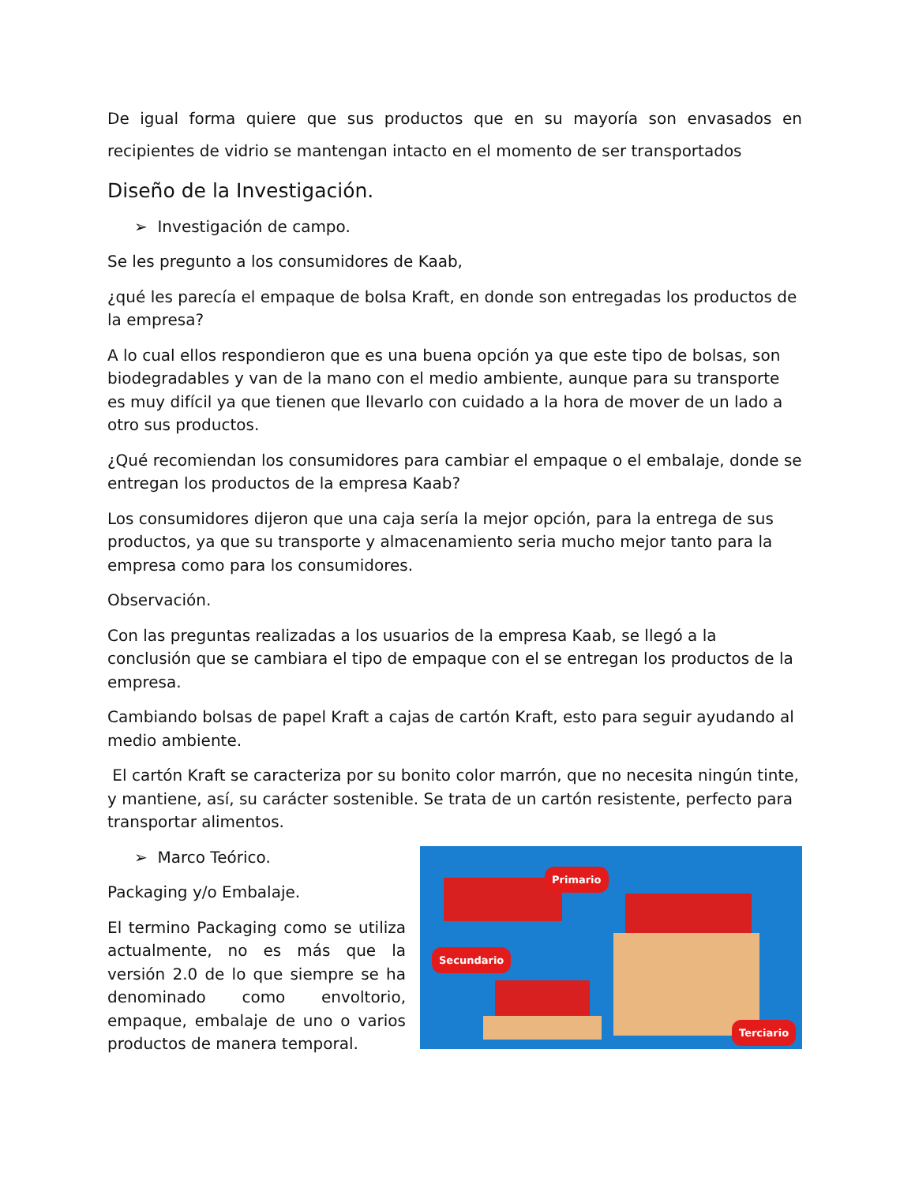De igual forma quiere que sus productos que en su mayoría son envasados en recipientes de vidrio se mantengan intacto en el momento de ser transportados
Diseño de la Investigación.
➢ Investigación de campo.
Se les pregunto a los consumidores de Kaab,
¿qué les parecía el empaque de bolsa Kraft, en donde son entregadas los productos de la empresa?
A lo cual ellos respondieron que es una buena opción ya que este tipo de bolsas, son biodegradables y van de la mano con el medio ambiente, aunque para su transporte es muy difícil ya que tienen que llevarlo con cuidado a la hora de mover de un lado a otro sus productos.
¿Qué recomiendan los consumidores para cambiar el empaque o el embalaje, donde se entregan los productos de la empresa Kaab?
Los consumidores dijeron que una caja sería la mejor opción, para la entrega de sus productos, ya que su transporte y almacenamiento seria mucho mejor tanto para la empresa como para los consumidores.
Observación.
Con las preguntas realizadas a los usuarios de la empresa Kaab, se llegó a la conclusión que se cambiara el tipo de empaque con el se entregan los productos de la empresa.
Cambiando bolsas de papel Kraft a cajas de cartón Kraft, esto para seguir ayudando al medio ambiente.
El cartón Kraft se caracteriza por su bonito color marrón, que no necesita ningún tinte, y mantiene, así, su carácter sostenible. Se trata de un cartón resistente, perfecto para transportar alimentos.
➢ Marco Teórico.
Packaging y/o Embalaje.
El termino Packaging como se utiliza actualmente, no es más que la versión 2.0 de lo que siempre se ha denominado como envoltorio, empaque, embalaje de uno o varios productos de manera temporal.
Primario
Secundario
Terciario